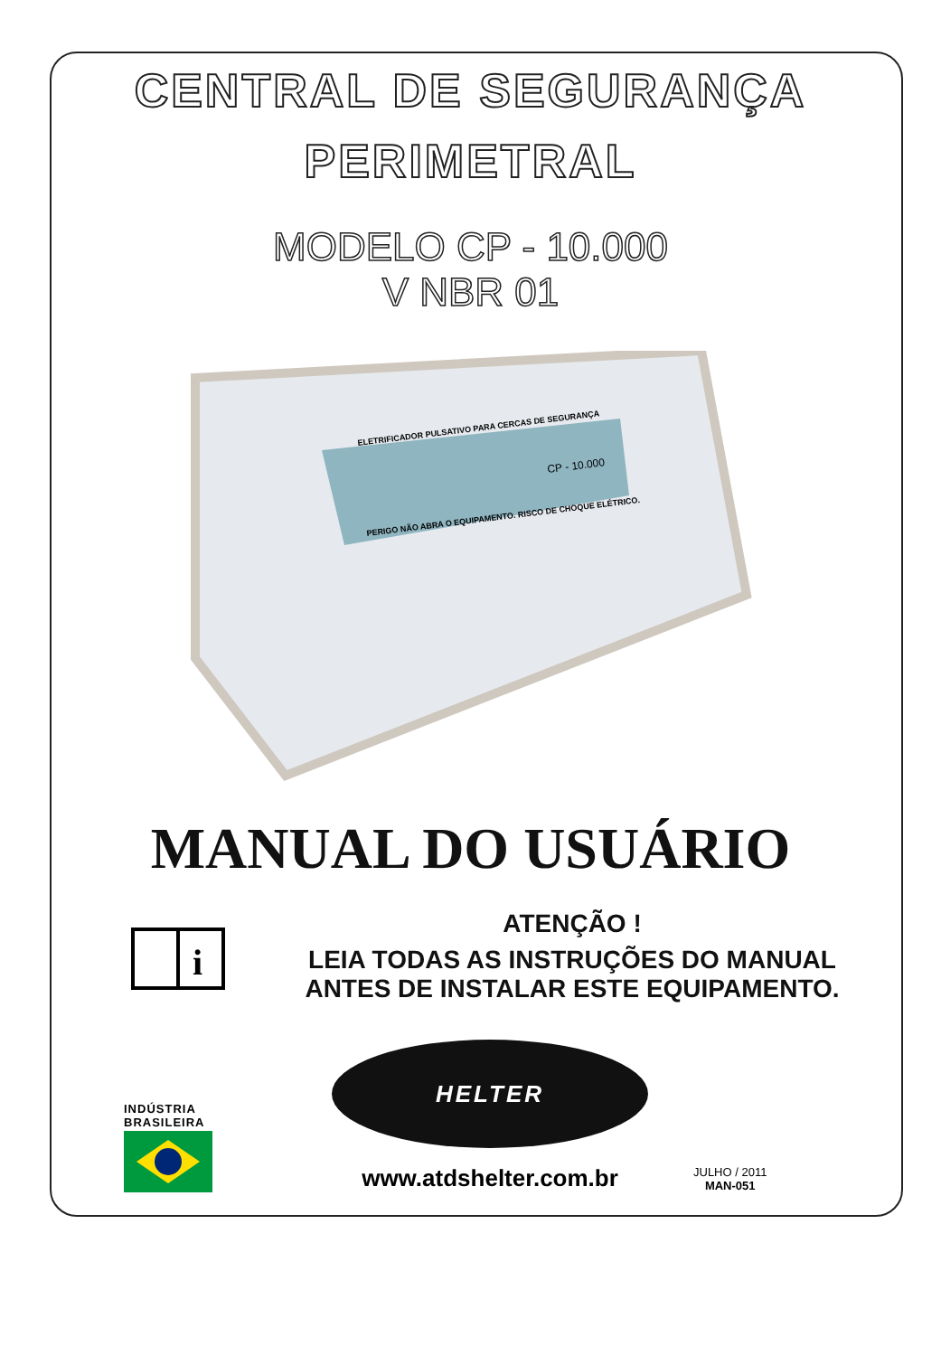CENTRAL DE SEGURANÇA
PERIMETRAL
MODELO CP - 10.000
V NBR 01
ELETRIFICADOR PULSATIVO PARA CERCAS DE SEGURANÇA
PERIGO NÃO ABRA O EQUIPAMENTO. RISCO DE CHOQUE ELÉTRICO.
CP - 10.000
MANUAL DO USUÁRIO
i
ATENÇÃO !
LEIA TODAS AS INSTRUÇÕES DO MANUAL
ANTES DE INSTALAR ESTE EQUIPAMENTO.
INDÚSTRIA
BRASILEIRA
HELTER
www.atdshelter.com.br
JULHO / 2011
MAN-051